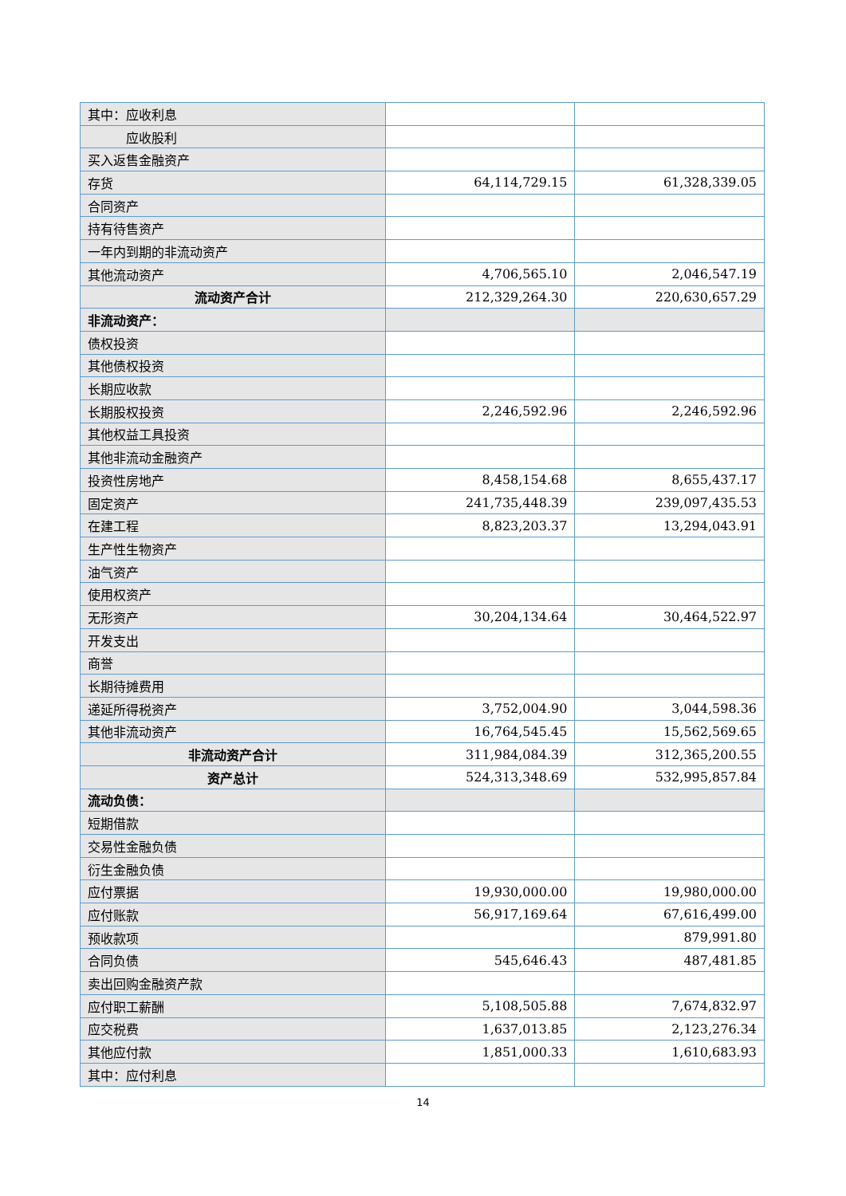| 其中：应收利息 | | |
| 应收股利 | | |
| 买入返售金融资产 | | |
| 存货 | 64,114,729.15 | 61,328,339.05 |
| 合同资产 | | |
| 持有待售资产 | | |
| 一年内到期的非流动资产 | | |
| 其他流动资产 | 4,706,565.10 | 2,046,547.19 |
| 流动资产合计 | 212,329,264.30 | 220,630,657.29 |
| 非流动资产： | | |
| 债权投资 | | |
| 其他债权投资 | | |
| 长期应收款 | | |
| 长期股权投资 | 2,246,592.96 | 2,246,592.96 |
| 其他权益工具投资 | | |
| 其他非流动金融资产 | | |
| 投资性房地产 | 8,458,154.68 | 8,655,437.17 |
| 固定资产 | 241,735,448.39 | 239,097,435.53 |
| 在建工程 | 8,823,203.37 | 13,294,043.91 |
| 生产性生物资产 | | |
| 油气资产 | | |
| 使用权资产 | | |
| 无形资产 | 30,204,134.64 | 30,464,522.97 |
| 开发支出 | | |
| 商誉 | | |
| 长期待摊费用 | | |
| 递延所得税资产 | 3,752,004.90 | 3,044,598.36 |
| 其他非流动资产 | 16,764,545.45 | 15,562,569.65 |
| 非流动资产合计 | 311,984,084.39 | 312,365,200.55 |
| 资产总计 | 524,313,348.69 | 532,995,857.84 |
| 流动负债： | | |
| 短期借款 | | |
| 交易性金融负债 | | |
| 衍生金融负债 | | |
| 应付票据 | 19,930,000.00 | 19,980,000.00 |
| 应付账款 | 56,917,169.64 | 67,616,499.00 |
| 预收款项 | | 879,991.80 |
| 合同负债 | 545,646.43 | 487,481.85 |
| 卖出回购金融资产款 | | |
| 应付职工薪酬 | 5,108,505.88 | 7,674,832.97 |
| 应交税费 | 1,637,013.85 | 2,123,276.34 |
| 其他应付款 | 1,851,000.33 | 1,610,683.93 |
| 其中：应付利息 | | |
14